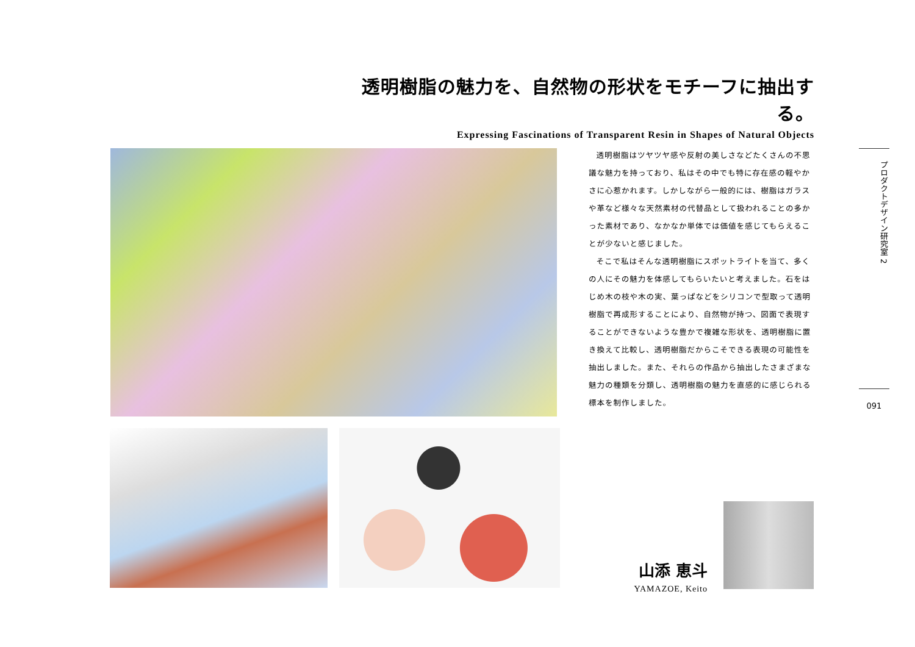透明樹脂の魅力を、自然物の形状をモチーフに抽出する。
Expressing Fascinations of Transparent Resin in Shapes of Natural Objects
透明樹脂はツヤツヤ感や反射の美しさなどたくさんの不思議な魅力を持っており、私はその中でも特に存在感の軽やかさに心惹かれます。しかしながら一般的には、樹脂はガラスや革など様々な天然素材の代替品として扱われることの多かった素材であり、なかなか単体では価値を感じてもらえることが少ないと感じました。
そこで私はそんな透明樹脂にスポットライトを当て、多くの人にその魅力を体感してもらいたいと考えました。石をはじめ木の枝や木の実、葉っぱなどをシリコンで型取って透明樹脂で再成形することにより、自然物が持つ、図面で表現することができないような豊かで複雑な形状を、透明樹脂に置き換えて比較し、透明樹脂だからこそできる表現の可能性を抽出しました。また、それらの作品から抽出したさまざまな魅力の種類を分類し、透明樹脂の魅力を直感的に感じられる標本を制作しました。
プロダクトデザイン研究室 2
091
山添 恵斗
YAMAZOE, Keito